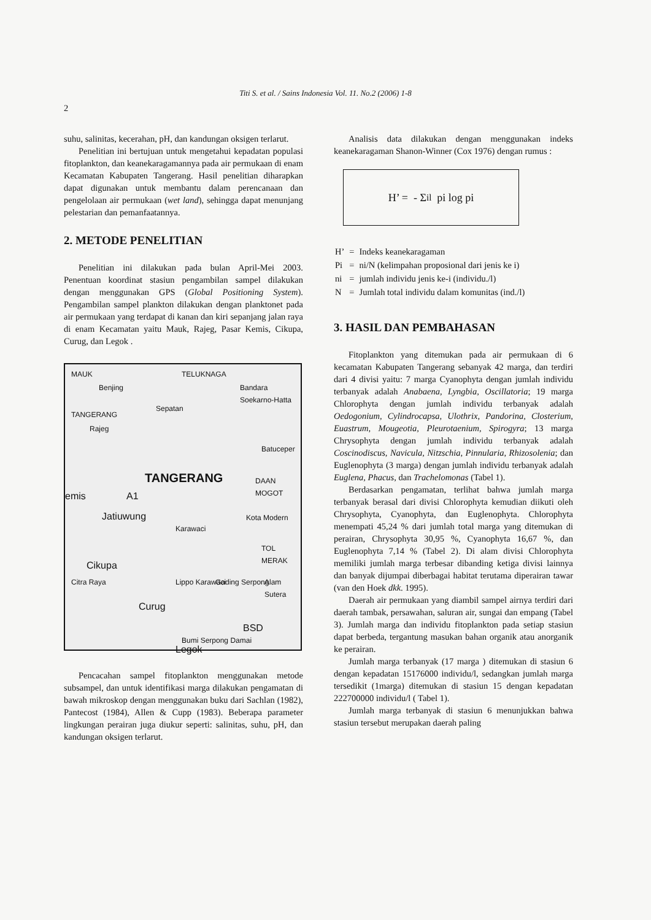Titi S. et al. / Sains Indonesia Vol. 11. No.2 (2006) 1-8
2
suhu, salinitas, kecerahan, pH, dan kandungan oksigen terlarut.
Penelitian ini bertujuan untuk mengetahui kepadatan populasi fitoplankton, dan keanekaragamannya pada air permukaan di enam Kecamatan Kabupaten Tangerang. Hasil penelitian diharapkan dapat digunakan untuk membantu dalam perencanaan dan pengelolaan air permukaan (wet land), sehingga dapat menunjang pelestarian dan pemanfaatannya.
2. METODE PENELITIAN
Penelitian ini dilakukan pada bulan April-Mei 2003. Penentuan koordinat stasiun pengambilan sampel dilakukan dengan menggunakan GPS (Global Positioning System). Pengambilan sampel plankton dilakukan dengan planktonet pada air permukaan yang terdapat di kanan dan kiri sepanjang jalan raya di enam Kecamatan yaitu Mauk, Rajeg, Pasar Kemis, Cikupa, Curug, dan Legok .
MAUK TELUKNAGA
Benjing Bandara Soekarno-Hatta
Sepatan
TANGERANG
Rajeg
Batuceper
TANGERANG DAAN MOGOT
emis A1
Jatiuwung Kota Modern
Karawaci
TOL MERAK
Cikupa
Citra Raya Lippo Karawaci Gading Serpong Alam Sutera
Curug
BSD
Bumi Serpong Damai
Legok
Pencacahan sampel fitoplankton menggunakan metode subsampel, dan untuk identifikasi marga dilakukan pengamatan di bawah mikroskop dengan menggunakan buku dari Sachlan (1982), Pantecost (1984), Allen & Cupp (1983). Beberapa parameter lingkungan perairan juga diukur seperti: salinitas, suhu, pH, dan kandungan oksigen terlarut.
Analisis data dilakukan dengan menggunakan indeks keanekaragaman Shanon-Winner (Cox 1976) dengan rumus :
H’ = - Σ<sub>i</sub><sup>l</sup> pi log pi
| H’ | = | Indeks keanekaragaman |
| Pi | = | ni/N (kelimpahan proposional dari jenis ke i) |
| ni | = | jumlah individu jenis ke-i (individu./l) |
| N | = | Jumlah total individu dalam komunitas (ind./l) |
3. HASIL DAN PEMBAHASAN
Fitoplankton yang ditemukan pada air permukaan di 6 kecamatan Kabupaten Tangerang sebanyak 42 marga, dan terdiri dari 4 divisi yaitu: 7 marga Cyanophyta dengan jumlah individu terbanyak adalah Anabaena, Lyngbia, Oscillatoria; 19 marga Chlorophyta dengan jumlah individu terbanyak adalah Oedogonium, Cylindrocapsa, Ulothrix, Pandorina, Closterium, Euastrum, Mougeotia, Pleurotaenium, Spirogyra; 13 marga Chrysophyta dengan jumlah individu terbanyak adalah Coscinodiscus, Navicula, Nitzschia, Pinnularia, Rhizosolenia; dan Euglenophyta (3 marga) dengan jumlah individu terbanyak adalah Euglena, Phacus, dan Trachelomonas (Tabel 1).
Berdasarkan pengamatan, terlihat bahwa jumlah marga terbanyak berasal dari divisi Chlorophyta kemudian diikuti oleh Chrysophyta, Cyanophyta, dan Euglenophyta. Chlorophyta menempati 45,24 % dari jumlah total marga yang ditemukan di perairan, Chrysophyta 30,95 %, Cyanophyta 16,67 %, dan Euglenophyta 7,14 % (Tabel 2). Di alam divisi Chlorophyta memiliki jumlah marga terbesar dibanding ketiga divisi lainnya dan banyak dijumpai diberbagai habitat terutama diperairan tawar (van den Hoek dkk. 1995).
Daerah air permukaan yang diambil sampel airnya terdiri dari daerah tambak, persawahan, saluran air, sungai dan empang (Tabel 3). Jumlah marga dan individu fitoplankton pada setiap stasiun dapat berbeda, tergantung masukan bahan organik atau anorganik ke perairan.
Jumlah marga terbanyak (17 marga ) ditemukan di stasiun 6 dengan kepadatan 15176000 individu/l, sedangkan jumlah marga tersedikit (1marga) ditemukan di stasiun 15 dengan kepadatan 222700000 individu/l ( Tabel 1).
Jumlah marga terbanyak di stasiun 6 menunjukkan bahwa stasiun tersebut merupakan daerah paling